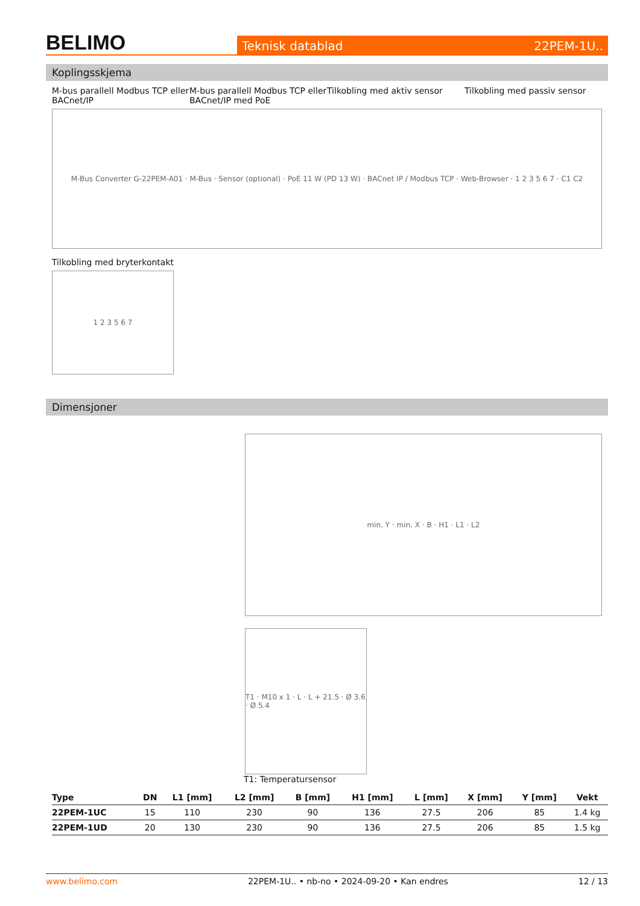BELIMO
Teknisk datablad 22PEM-1U..
Koplingsskjema
M-bus parallell Modbus TCP eller BACnet/IP
M-bus parallell Modbus TCP eller BACnet/IP med PoE
Tilkobling med aktiv sensor Tilkobling med passiv sensor
M-Bus Converter G-22PEM-A01 · M-Bus · Sensor (optional) · PoE 11 W (PD 13 W) · BACnet IP / Modbus TCP · Web-Browser · 1 2 3 5 6 7 · C1 C2
Tilkobling med bryterkontakt
1 2 3 5 6 7
Dimensjoner
min. Y · min. X · B · H1 · L1 · L2
T1 · M10 x 1 · L · L + 21.5 · Ø 3.6 · Ø 5.4
T1: Temperatursensor
| Type | DN | L1 [mm] | L2 [mm] | B [mm] | H1 [mm] | L [mm] | X [mm] | Y [mm] | Vekt |
| --- | --- | --- | --- | --- | --- | --- | --- | --- | --- |
| 22PEM-1UC | 15 | 110 | 230 | 90 | 136 | 27.5 | 206 | 85 | 1.4 kg |
| 22PEM-1UD | 20 | 130 | 230 | 90 | 136 | 27.5 | 206 | 85 | 1.5 kg |
www.belimo.com 22PEM-1U.. • nb-no • 2024-09-20 • Kan endres 12 / 13